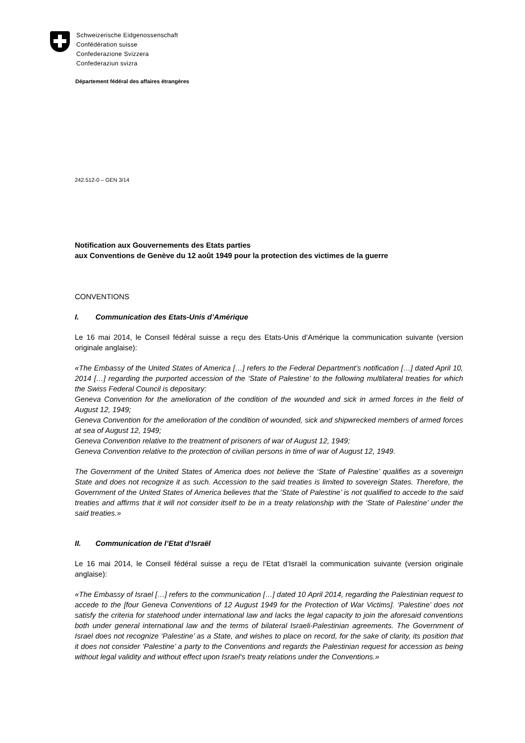Schweizerische Eidgenossenschaft
Confédération suisse
Confederazione Svizzera
Confederaziun svizra
Département fédéral des affaires étrangères
242.512-0 – GEN 3/14
Notification aux Gouvernements des Etats parties
aux Conventions de Genève du 12 août 1949 pour la protection des victimes de la guerre
CONVENTIONS
I. Communication des Etats-Unis d’Amérique
Le 16 mai 2014, le Conseil fédéral suisse a reçu des Etats-Unis d’Amérique la communication suivante (version originale anglaise):
«The Embassy of the United States of America […] refers to the Federal Department’s notification […] dated April 10, 2014 […] regarding the purported accession of the ‘State of Palestine’ to the following multilateral treaties for which the Swiss Federal Council is depositary:
Geneva Convention for the amelioration of the condition of the wounded and sick in armed forces in the field of August 12, 1949;
Geneva Convention for the amelioration of the condition of wounded, sick and shipwrecked members of armed forces at sea of August 12, 1949;
Geneva Convention relative to the treatment of prisoners of war of August 12, 1949;
Geneva Convention relative to the protection of civilian persons in time of war of August 12, 1949.
The Government of the United States of America does not believe the ‘State of Palestine’ qualifies as a sovereign State and does not recognize it as such. Accession to the said treaties is limited to sovereign States. Therefore, the Government of the United States of America believes that the ‘State of Palestine’ is not qualified to accede to the said treaties and affirms that it will not consider itself to be in a treaty relationship with the ‘State of Palestine’ under the said treaties.»
II. Communication de l’Etat d’Israël
Le 16 mai 2014, le Conseil fédéral suisse a reçu de l’Etat d’Israël la communication suivante (version originale anglaise):
«The Embassy of Israel […] refers to the communication […] dated 10 April 2014, regarding the Palestinian request to accede to the [four Geneva Conventions of 12 August 1949 for the Protection of War Victims]. ‘Palestine’ does not satisfy the criteria for statehood under international law and lacks the legal capacity to join the aforesaid conventions both under general international law and the terms of bilateral Israeli-Palestinian agreements. The Government of Israel does not recognize ‘Palestine’ as a State, and wishes to place on record, for the sake of clarity, its position that it does not consider ‘Palestine’ a party to the Conventions and regards the Palestinian request for accession as being without legal validity and without effect upon Israel‘s treaty relations under the Conventions.»